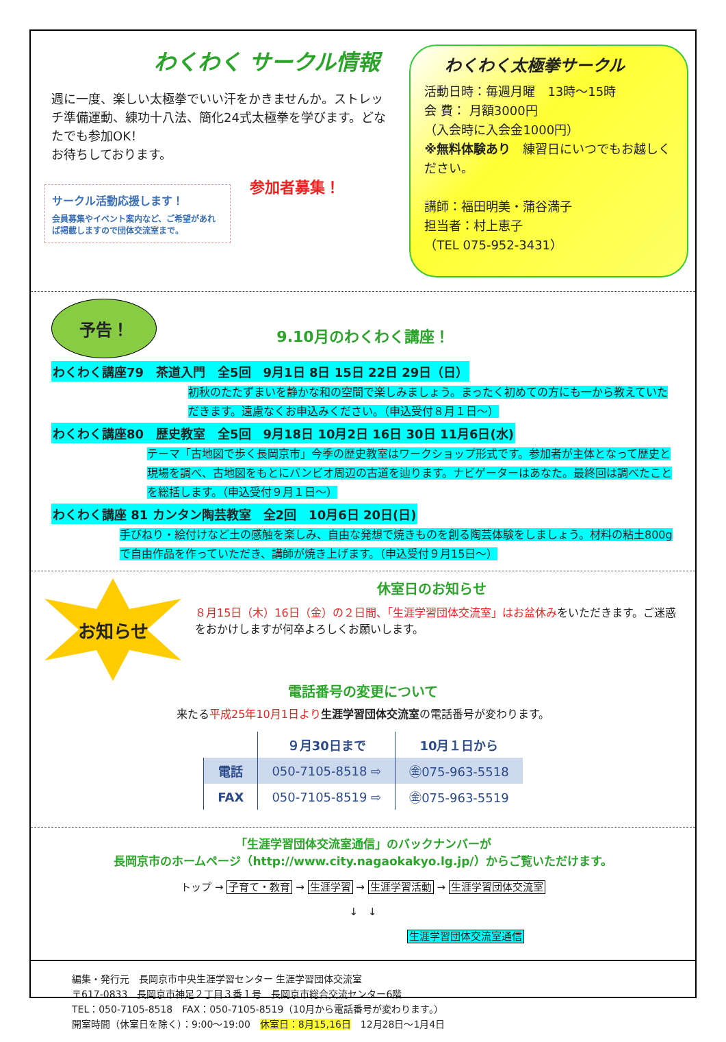わくわく サークル情報
週に一度、楽しい太極拳でいい汗をかきませんか。ストレッチ準備運動、練功十八法、簡化24式太極拳を学びます。どなたでも参加OK！
お待ちしております。
サークル活動応援します！
会員募集やイベント案内など、ご希望があれば掲載しますので団体交流室まで。
参加者募集！
わくわく太極拳サークル
活動日時：毎週月曜　13時～15時
会 費： 月額3000円
（入会時に入会金1000円）
※無料体験あり　練習日にいつでもお越しください。
講師：福田明美・蒲谷満子
担当者：村上恵子
（TEL 075-952-3431）
予告！
9.10月のわくわく講座！
わくわく講座79　茶道入門　全5回　9月1日 8日 15日 22日 29日（日）
初秋のたたずまいを静かな和の空間で楽しみましょう。まったく初めての方にも一から教えていただきます。遠慮なくお申込みください。（申込受付８月１日～）
わくわく講座80　歴史教室　全5回　9月18日 10月2日 16日 30日 11月6日(水)
テーマ「古地図で歩く長岡京市」今季の歴史教室はワークショップ形式です。参加者が主体となって歴史と現場を調べ、古地図をもとにバンビオ周辺の古道を辿ります。ナビゲーターはあなた。最終回は調べたことを総括します。（申込受付９月１日～）
わくわく講座 81 カンタン陶芸教室　全2回　10月6日 20日(日)
手びねり・絵付けなど土の感触を楽しみ、自由な発想で焼きものを創る陶芸体験をしましょう。材料の粘土800gで自由作品を作っていただき、講師が焼き上げます。（申込受付９月15日～）
お知らせ
休室日のお知らせ
８月15日（木）16日（金）の２日間、「生涯学習団体交流室」はお盆休みをいただきます。ご迷惑をおかけしますが何卒よろしくお願いします。
電話番号の変更について
来たる平成25年10月1日より 生涯学習団体交流室の電話番号が変わります。
| | ９月30日まで | 10月１日から |
| --- | --- | --- |
| 電話 | 050-7105-8518 ⇨ | ㊎075-963-5518 |
| FAX | 050-7105-8519 ⇨ | ㊎075-963-5519 |
「生涯学習団体交流室通信」のバックナンバーが
長岡京市のホームページ（http://www.city.nagaokakyo.lg.jp/）からご覧いただけます。
トップ → 子育て・教育 → 生涯学習 → 生涯学習活動 → 生涯学習団体交流室
↓　↓
生涯学習団体交流室通信
編集・発行元　長岡京市中央生涯学習センター 生涯学習団体交流室
〒617-0833　長岡京市神足２丁目３番１号　長岡京市総合交流センター6階
TEL：050-7105-8518　FAX：050-7105-8519（10月から電話番号が変わります。）
開室時間（休室日を除く）：9:00～19:00　休室日：8月15,16日　12月28日～1月4日